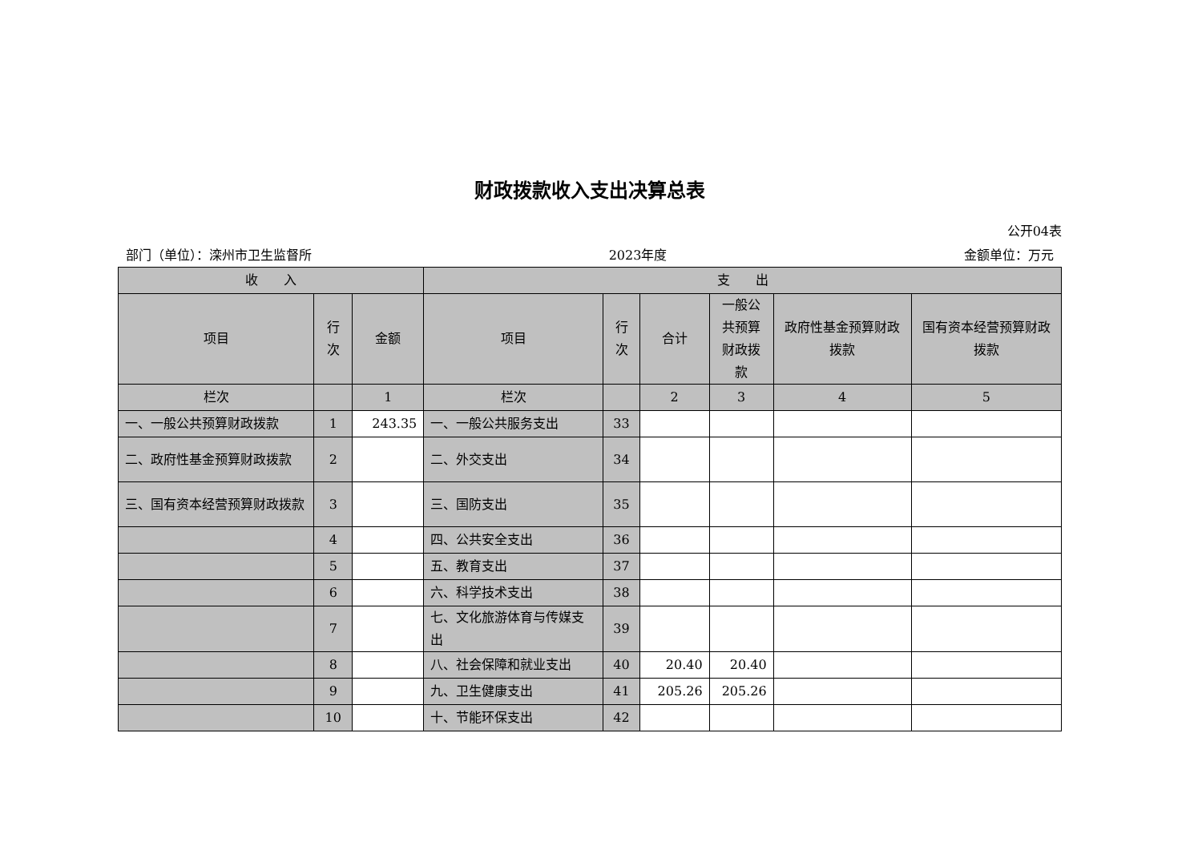财政拨款收入支出决算总表
公开04表
部门（单位）：滦州市卫生监督所 2023年度 金额单位：万元
| 收 入 | | | 支 出 | | | | | |
| --- | --- | --- | --- | --- | --- | --- | --- | --- |
| 项目 | 行次 | 金额 | 项目 | 行次 | 合计 | 一般公共预算财政拨款 | 政府性基金预算财政拨款 | 国有资本经营预算财政拨款 |
| 栏次 | | 1 | 栏次 | | 2 | 3 | 4 | 5 |
| 一、一般公共预算财政拨款 | 1 | 243.35 | 一、一般公共服务支出 | 33 | | | | |
| 二、政府性基金预算财政拨款 | 2 | | 二、外交支出 | 34 | | | | |
| 三、国有资本经营预算财政拨款 | 3 | | 三、国防支出 | 35 | | | | |
| | 4 | | 四、公共安全支出 | 36 | | | | |
| | 5 | | 五、教育支出 | 37 | | | | |
| | 6 | | 六、科学技术支出 | 38 | | | | |
| | 7 | | 七、文化旅游体育与传媒支出 | 39 | | | | |
| | 8 | | 八、社会保障和就业支出 | 40 | 20.40 | 20.40 | | |
| | 9 | | 九、卫生健康支出 | 41 | 205.26 | 205.26 | | |
| | 10 | | 十、节能环保支出 | 42 | | | | |